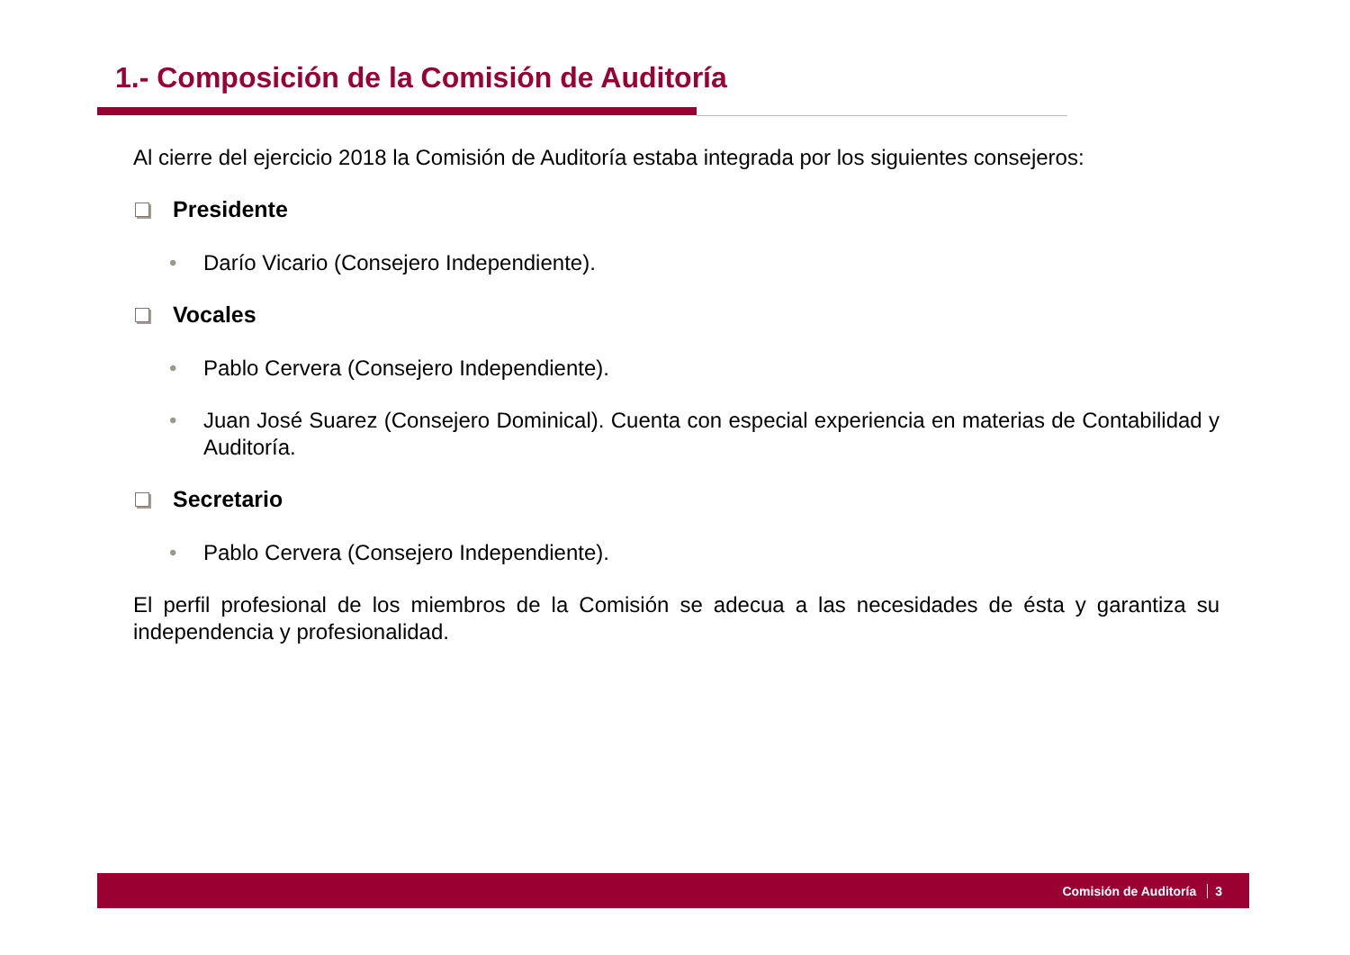1.- Composición de la Comisión de Auditoría
Al cierre del ejercicio 2018 la Comisión de Auditoría estaba integrada por los siguientes consejeros:
Presidente
• Darío Vicario (Consejero Independiente).
Vocales
• Pablo Cervera (Consejero Independiente).
• Juan José Suarez (Consejero Dominical). Cuenta con especial experiencia en materias de Contabilidad y Auditoría.
Secretario
• Pablo Cervera (Consejero Independiente).
El perfil profesional de los miembros de la Comisión se adecua a las necesidades de ésta y garantiza su independencia y profesionalidad.
Comisión de Auditoría 3